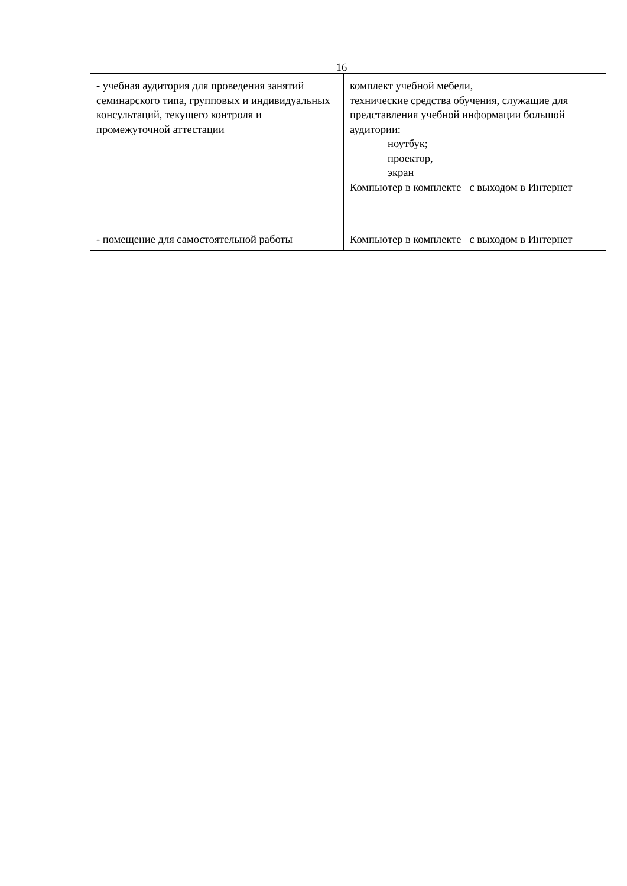16
| - учебная аудитория для проведения занятий семинарского типа, групповых и индивидуальных консультаций, текущего контроля и промежуточной аттестации | комплект учебной мебели, технические средства обучения, служащие для представления учебной информации большой аудитории: ноутбук; проектор, экран Компьютер в комплекте с выходом в Интернет |
| - помещение для самостоятельной работы | Компьютер в комплекте с выходом в Интернет |